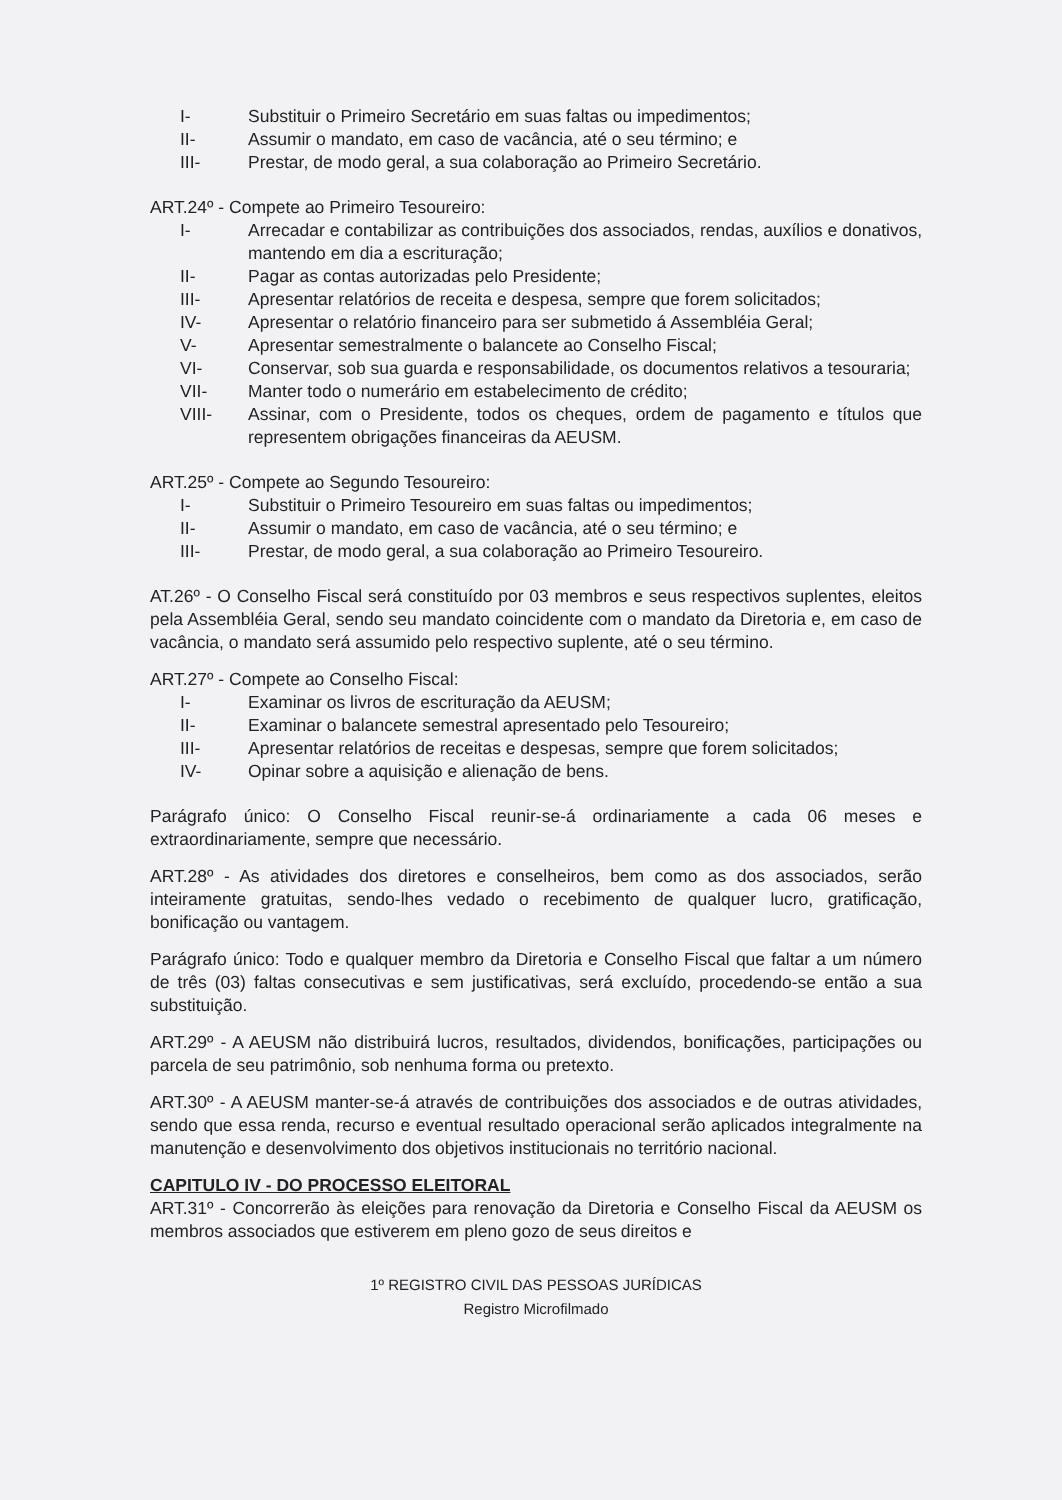I- Substituir o Primeiro Secretário em suas faltas ou impedimentos;
II- Assumir o mandato, em caso de vacância, até o seu término; e
III- Prestar, de modo geral, a sua colaboração ao Primeiro Secretário.
ART.24º - Compete ao Primeiro Tesoureiro:
I- Arrecadar e contabilizar as contribuições dos associados, rendas, auxílios e donativos, mantendo em dia a escrituração;
II- Pagar as contas autorizadas pelo Presidente;
III- Apresentar relatórios de receita e despesa, sempre que forem solicitados;
IV- Apresentar o relatório financeiro para ser submetido á Assembléia Geral;
V- Apresentar semestralmente o balancete ao Conselho Fiscal;
VI- Conservar, sob sua guarda e responsabilidade, os documentos relativos a tesouraria;
VII- Manter todo o numerário em estabelecimento de crédito;
VIII- Assinar, com o Presidente, todos os cheques, ordem de pagamento e títulos que representem obrigações financeiras da AEUSM.
ART.25º - Compete ao Segundo Tesoureiro:
I- Substituir o Primeiro Tesoureiro em suas faltas ou impedimentos;
II- Assumir o mandato, em caso de vacância, até o seu término; e
III- Prestar, de modo geral, a sua colaboração ao Primeiro Tesoureiro.
AT.26º - O Conselho Fiscal será constituído por 03 membros e seus respectivos suplentes, eleitos pela Assembléia Geral, sendo seu mandato coincidente com o mandato da Diretoria e, em caso de vacância, o mandato será assumido pelo respectivo suplente, até o seu término.
ART.27º - Compete ao Conselho Fiscal:
I- Examinar os livros de escrituração da AEUSM;
II- Examinar o balancete semestral apresentado pelo Tesoureiro;
III- Apresentar relatórios de receitas e despesas, sempre que forem solicitados;
IV- Opinar sobre a aquisição e alienação de bens.
Parágrafo único: O Conselho Fiscal reunir-se-á ordinariamente a cada 06 meses e extraordinariamente, sempre que necessário.
ART.28º - As atividades dos diretores e conselheiros, bem como as dos associados, serão inteiramente gratuitas, sendo-lhes vedado o recebimento de qualquer lucro, gratificação, bonificação ou vantagem.
Parágrafo único: Todo e qualquer membro da Diretoria e Conselho Fiscal que faltar a um número de três (03) faltas consecutivas e sem justificativas, será excluído, procedendo-se então a sua substituição.
ART.29º - A AEUSM não distribuirá lucros, resultados, dividendos, bonificações, participações ou parcela de seu patrimônio, sob nenhuma forma ou pretexto.
ART.30º - A AEUSM manter-se-á através de contribuições dos associados e de outras atividades, sendo que essa renda, recurso e eventual resultado operacional serão aplicados integralmente na manutenção e desenvolvimento dos objetivos institucionais no território nacional.
CAPITULO IV - DO PROCESSO ELEITORAL
ART.31º - Concorrerão às eleições para renovação da Diretoria e Conselho Fiscal da AEUSM os membros associados que estiverem em pleno gozo de seus direitos e
1º REGISTRO CIVIL DAS PESSOAS JURÍDICAS
Registro Microfilmado